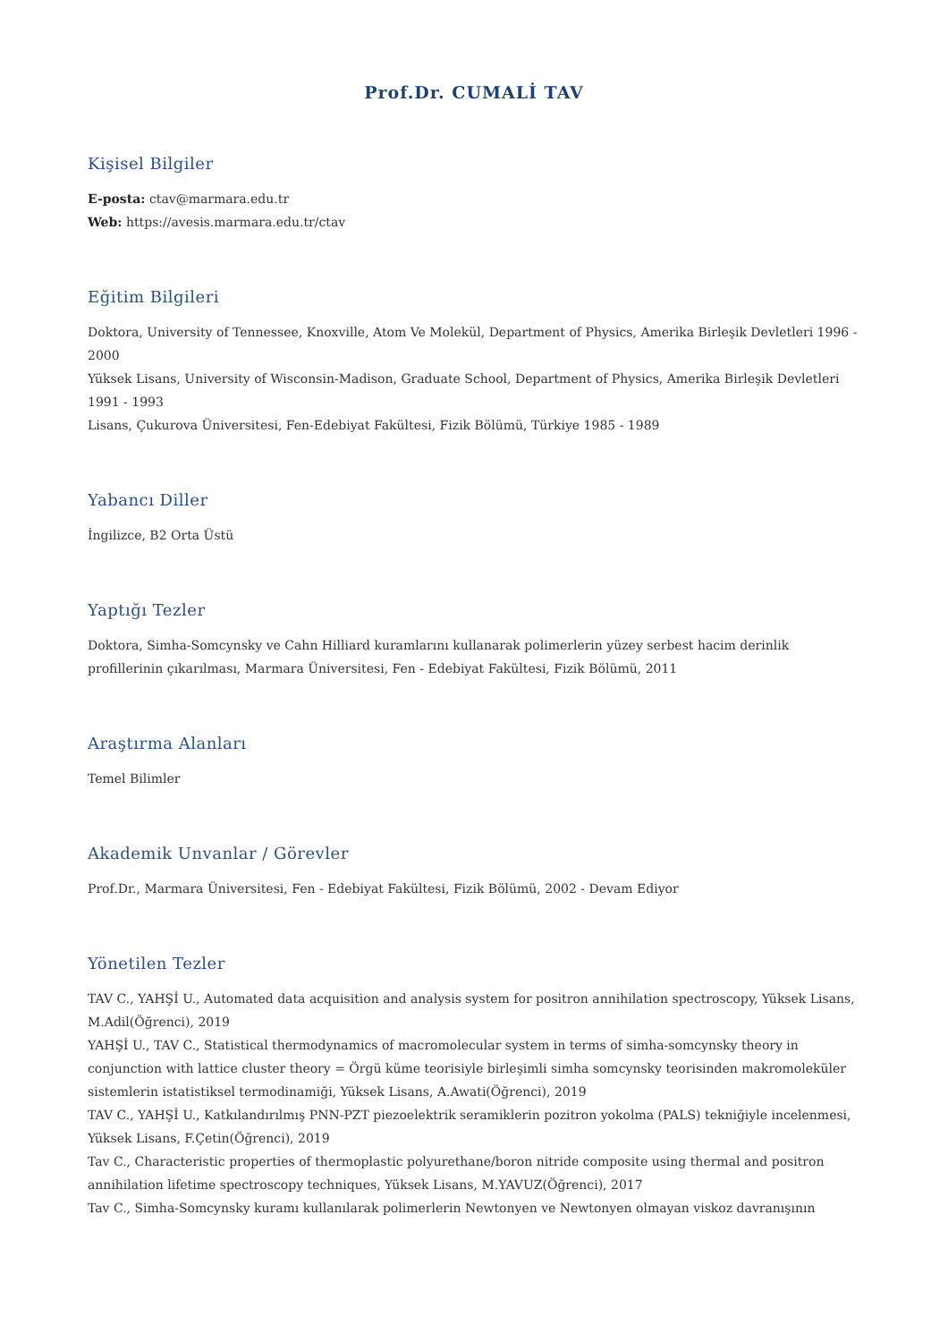Prof.Dr. CUMALİ TAV
Kişisel Bilgiler
E-posta: ctav@marmara.edu.tr
Web: https://avesis.marmara.edu.tr/ctav
Eğitim Bilgileri
Doktora, University of Tennessee, Knoxville, Atom Ve Molekül, Department of Physics, Amerika Birleşik Devletleri 1996 - 2000
Yüksek Lisans, University of Wisconsin-Madison, Graduate School, Department of Physics, Amerika Birleşik Devletleri 1991 - 1993
Lisans, Çukurova Üniversitesi, Fen-Edebiyat Fakültesi, Fizik Bölümü, Türkiye 1985 - 1989
Yabancı Diller
İngilizce, B2 Orta Üstü
Yaptığı Tezler
Doktora, Simha-Somcynsky ve Cahn Hilliard kuramlarını kullanarak polimerlerin yüzey serbest hacim derinlik profillerinin çıkarılması, Marmara Üniversitesi, Fen - Edebiyat Fakültesi, Fizik Bölümü, 2011
Araştırma Alanları
Temel Bilimler
Akademik Unvanlar / Görevler
Prof.Dr., Marmara Üniversitesi, Fen - Edebiyat Fakültesi, Fizik Bölümü, 2002 - Devam Ediyor
Yönetilen Tezler
TAV C., YAHŞİ U., Automated data acquisition and analysis system for positron annihilation spectroscopy, Yüksek Lisans, M.Adil(Öğrenci), 2019
YAHŞİ U., TAV C., Statistical thermodynamics of macromolecular system in terms of simha-somcynsky theory in conjunction with lattice cluster theory = Örgü küme teorisiyle birleşimli simha somcynsky teorisinden makromoleküler sistemlerin istatistiksel termodinamiği, Yüksek Lisans, A.Awati(Öğrenci), 2019
TAV C., YAHŞİ U., Katkılandırılmış PNN-PZT piezoelektrik seramiklerin pozitron yokolma (PALS) tekniğiyle incelenmesi, Yüksek Lisans, F.Çetin(Öğrenci), 2019
Tav C., Characteristic properties of thermoplastic polyurethane/boron nitride composite using thermal and positron annihilation lifetime spectroscopy techniques, Yüksek Lisans, M.YAVUZ(Öğrenci), 2017
Tav C., Simha-Somcynsky kuramı kullanılarak polimerlerin Newtonyen ve Newtonyen olmayan viskoz davranışının